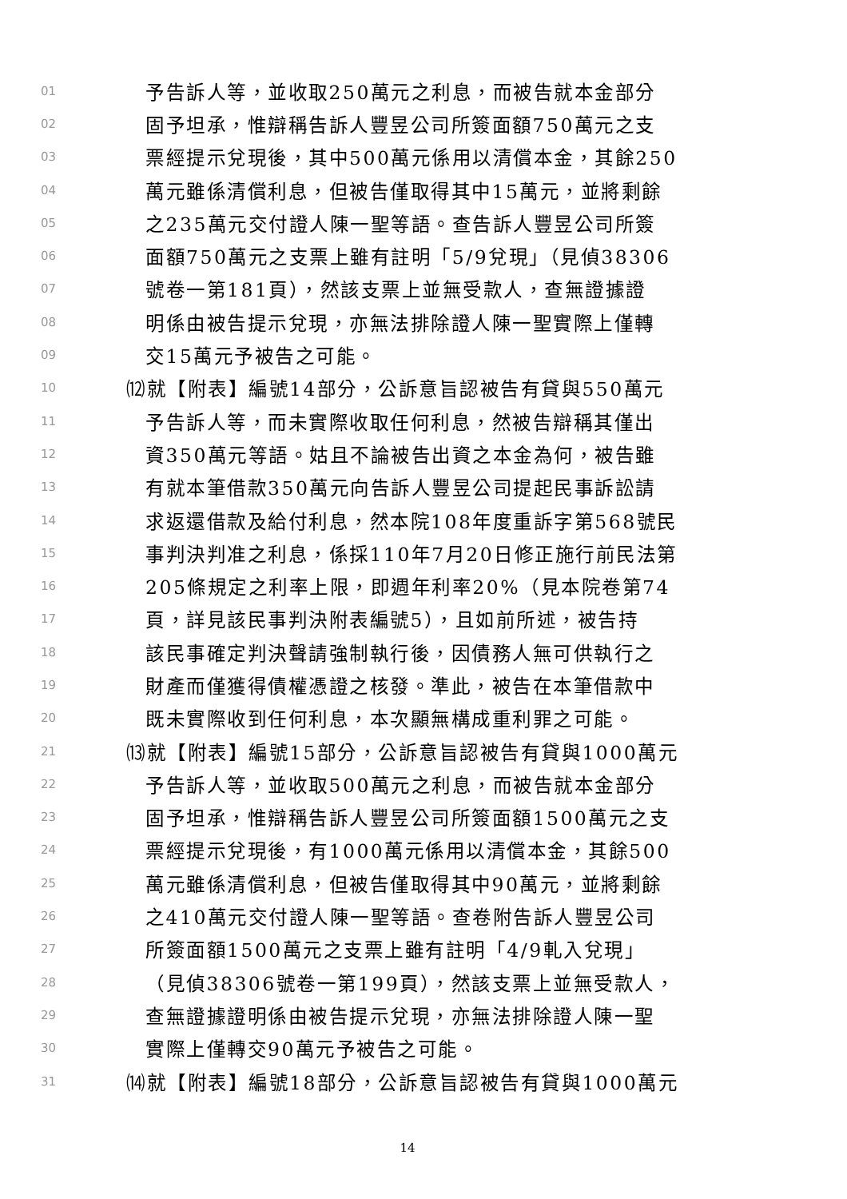01 予告訴人等，並收取250萬元之利息，而被告就本金部分
02 固予坦承，惟辯稱告訴人豐昱公司所簽面額750萬元之支
03 票經提示兌現後，其中500萬元係用以清償本金，其餘250
04 萬元雖係清償利息，但被告僅取得其中15萬元，並將剩餘
05 之235萬元交付證人陳一聖等語。查告訴人豐昱公司所簽
06 面額750萬元之支票上雖有註明「5/9兌現」（見偵38306
07 號卷一第181頁），然該支票上並無受款人，查無證據證
08 明係由被告提示兌現，亦無法排除證人陳一聖實際上僅轉
09 交15萬元予被告之可能。
10 ⑿就【附表】編號14部分，公訴意旨認被告有貸與550萬元
11 予告訴人等，而未實際收取任何利息，然被告辯稱其僅出
12 資350萬元等語。姑且不論被告出資之本金為何，被告雖
13 有就本筆借款350萬元向告訴人豐昱公司提起民事訴訟請
14 求返還借款及給付利息，然本院108年度重訴字第568號民
15 事判決判准之利息，係採110年7月20日修正施行前民法第
16 205條規定之利率上限，即週年利率20%（見本院卷第74
17 頁，詳見該民事判決附表編號5），且如前所述，被告持
18 該民事確定判決聲請強制執行後，因債務人無可供執行之
19 財產而僅獲得債權憑證之核發。準此，被告在本筆借款中
20 既未實際收到任何利息，本次顯無構成重利罪之可能。
21 ⒀就【附表】編號15部分，公訴意旨認被告有貸與1000萬元
22 予告訴人等，並收取500萬元之利息，而被告就本金部分
23 固予坦承，惟辯稱告訴人豐昱公司所簽面額1500萬元之支
24 票經提示兌現後，有1000萬元係用以清償本金，其餘500
25 萬元雖係清償利息，但被告僅取得其中90萬元，並將剩餘
26 之410萬元交付證人陳一聖等語。查卷附告訴人豐昱公司
27 所簽面額1500萬元之支票上雖有註明「4/9軋入兌現」
28 （見偵38306號卷一第199頁），然該支票上並無受款人，
29 查無證據證明係由被告提示兌現，亦無法排除證人陳一聖
30 實際上僅轉交90萬元予被告之可能。
31 ⒁就【附表】編號18部分，公訴意旨認被告有貸與1000萬元
14